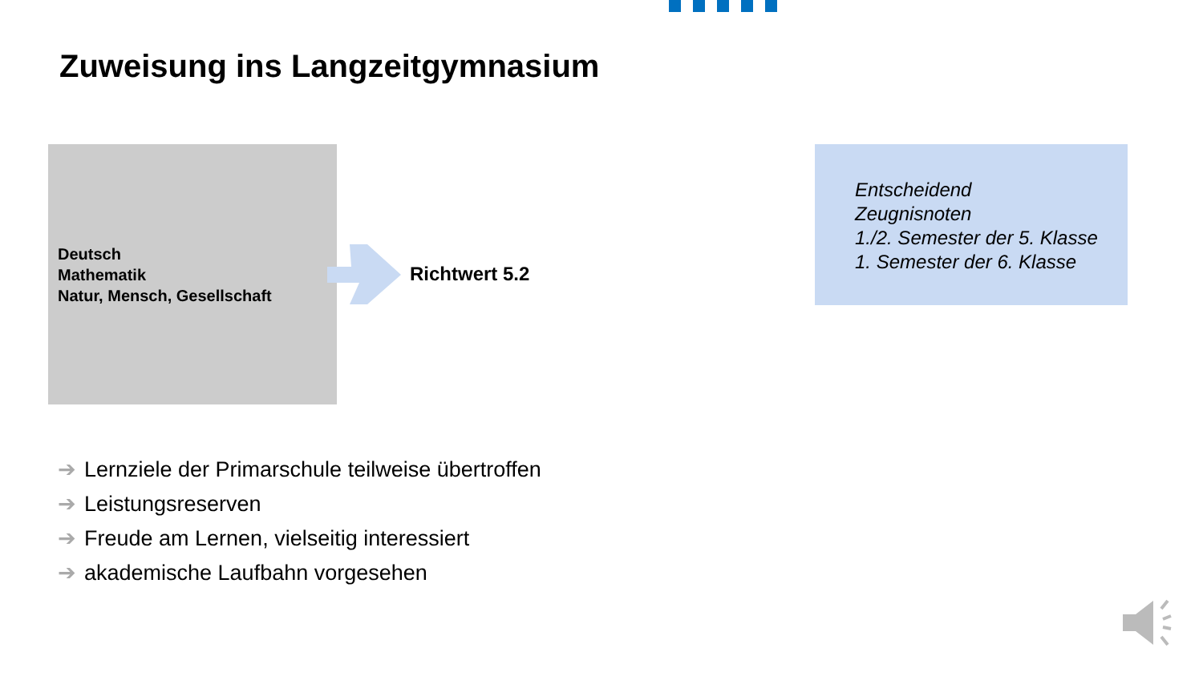Zuweisung ins Langzeitgymnasium
Deutsch
Mathematik
Natur, Mensch, Gesellschaft
Richtwert 5.2
Entscheidend
Zeugnisnoten
1./2. Semester der 5. Klasse
1. Semester der 6. Klasse
➔ Lernziele der Primarschule teilweise übertroffen
➔ Leistungsreserven
➔ Freude am Lernen, vielseitig interessiert
➔ akademische Laufbahn vorgesehen